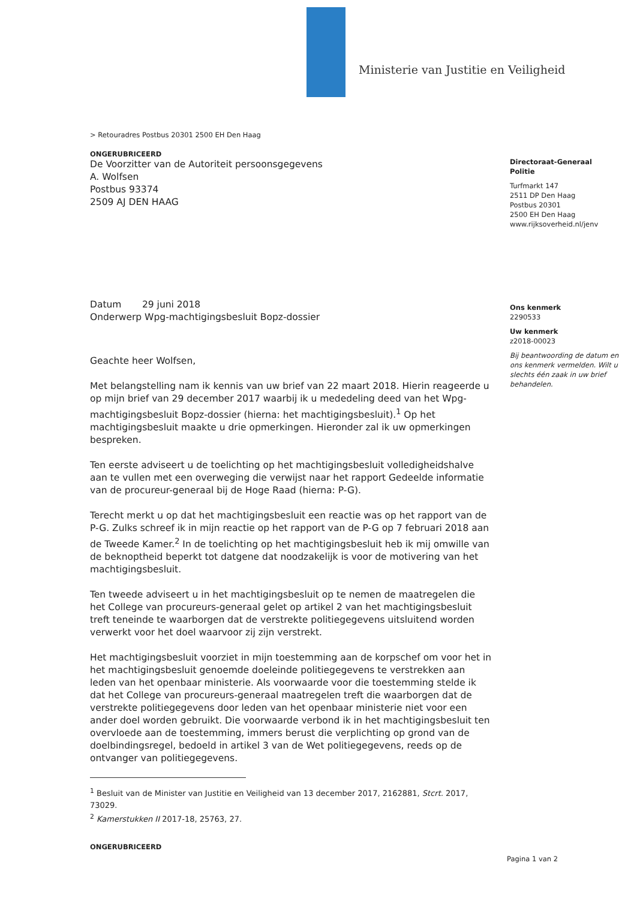Ministerie van Justitie en Veiligheid
> Retouradres Postbus 20301 2500 EH Den Haag
ONGERUBRICEERD
De Voorzitter van de Autoriteit persoonsgegevens
A. Wolfsen
Postbus 93374
2509 AJ DEN HAAG
Datum 29 juni 2018
Onderwerp Wpg-machtigingsbesluit Bopz-dossier
Geachte heer Wolfsen,
Met belangstelling nam ik kennis van uw brief van 22 maart 2018. Hierin reageerde u op mijn brief van 29 december 2017 waarbij ik u mededeling deed van het Wpg-machtigingsbesluit Bopz-dossier (hierna: het machtigingsbesluit).<sup>1</sup> Op het machtigingsbesluit maakte u drie opmerkingen. Hieronder zal ik uw opmerkingen bespreken.
Ten eerste adviseert u de toelichting op het machtigingsbesluit volledigheidshalve aan te vullen met een overweging die verwijst naar het rapport Gedeelde informatie van de procureur-generaal bij de Hoge Raad (hierna: P-G).
Terecht merkt u op dat het machtigingsbesluit een reactie was op het rapport van de P-G. Zulks schreef ik in mijn reactie op het rapport van de P-G op 7 februari 2018 aan de Tweede Kamer.<sup>2</sup> In de toelichting op het machtigingsbesluit heb ik mij omwille van de beknoptheid beperkt tot datgene dat noodzakelijk is voor de motivering van het machtigingsbesluit.
Ten tweede adviseert u in het machtigingsbesluit op te nemen de maatregelen die het College van procureurs-generaal gelet op artikel 2 van het machtigingsbesluit treft teneinde te waarborgen dat de verstrekte politiegegevens uitsluitend worden verwerkt voor het doel waarvoor zij zijn verstrekt.
Het machtigingsbesluit voorziet in mijn toestemming aan de korpschef om voor het in het machtigingsbesluit genoemde doeleinde politiegegevens te verstrekken aan leden van het openbaar ministerie. Als voorwaarde voor die toestemming stelde ik dat het College van procureurs-generaal maatregelen treft die waarborgen dat de verstrekte politiegegevens door leden van het openbaar ministerie niet voor een ander doel worden gebruikt. Die voorwaarde verbond ik in het machtigingsbesluit ten overvloede aan de toestemming, immers berust die verplichting op grond van de doelbindingsregel, bedoeld in artikel 3 van de Wet politiegegevens, reeds op de ontvanger van politiegegevens.
<sup>1</sup> Besluit van de Minister van Justitie en Veiligheid van 13 december 2017, 2162881, Stcrt. 2017, 73029.
<sup>2</sup> Kamerstukken II 2017-18, 25763, 27.
ONGERUBRICEERD
Directoraat-Generaal
Politie
Turfmarkt 147
2511 DP Den Haag
Postbus 20301
2500 EH Den Haag
www.rijksoverheid.nl/jenv
Ons kenmerk
2290533
Uw kenmerk
z2018-00023
Bij beantwoording de datum en ons kenmerk vermelden. Wilt u slechts één zaak in uw brief behandelen.
Pagina 1 van 2